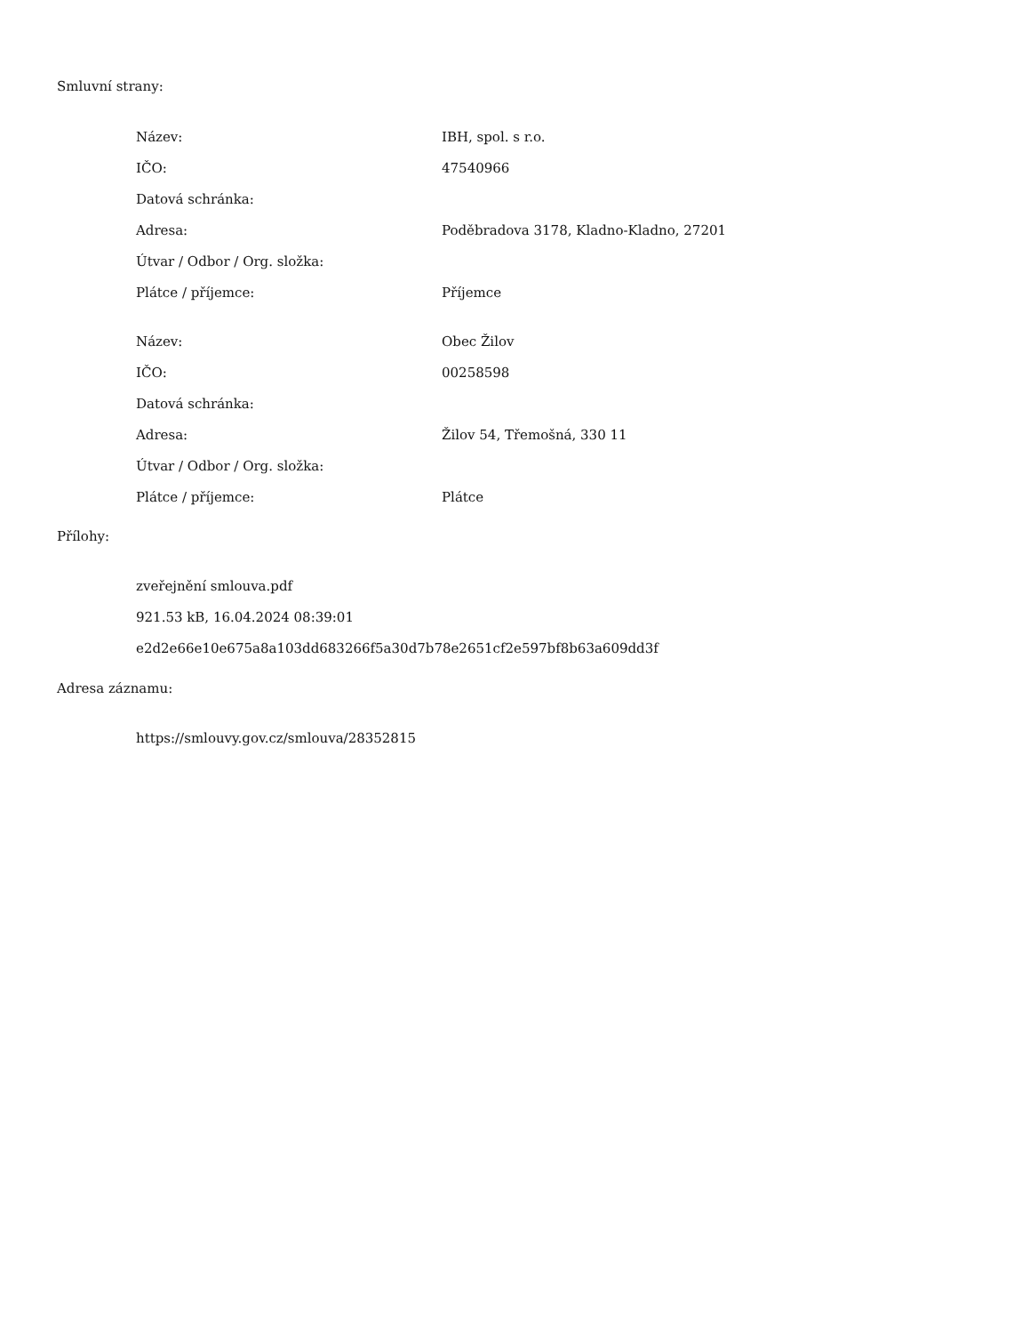Smluvní strany:
| Název: | IBH, spol. s r.o. |
| IČO: | 47540966 |
| Datová schránka: | |
| Adresa: | Poděbradova 3178, Kladno-Kladno, 27201 |
| Útvar / Odbor / Org. složka: | |
| Plátce / příjemce: | Příjemce |
| Název: | Obec Žilov |
| IČO: | 00258598 |
| Datová schránka: | |
| Adresa: | Žilov 54, Třemošná, 330 11 |
| Útvar / Odbor / Org. složka: | |
| Plátce / příjemce: | Plátce |
Přílohy:
zveřejnění smlouva.pdf
921.53 kB, 16.04.2024 08:39:01
e2d2e66e10e675a8a103dd683266f5a30d7b78e2651cf2e597bf8b63a609dd3f
Adresa záznamu:
https://smlouvy.gov.cz/smlouva/28352815